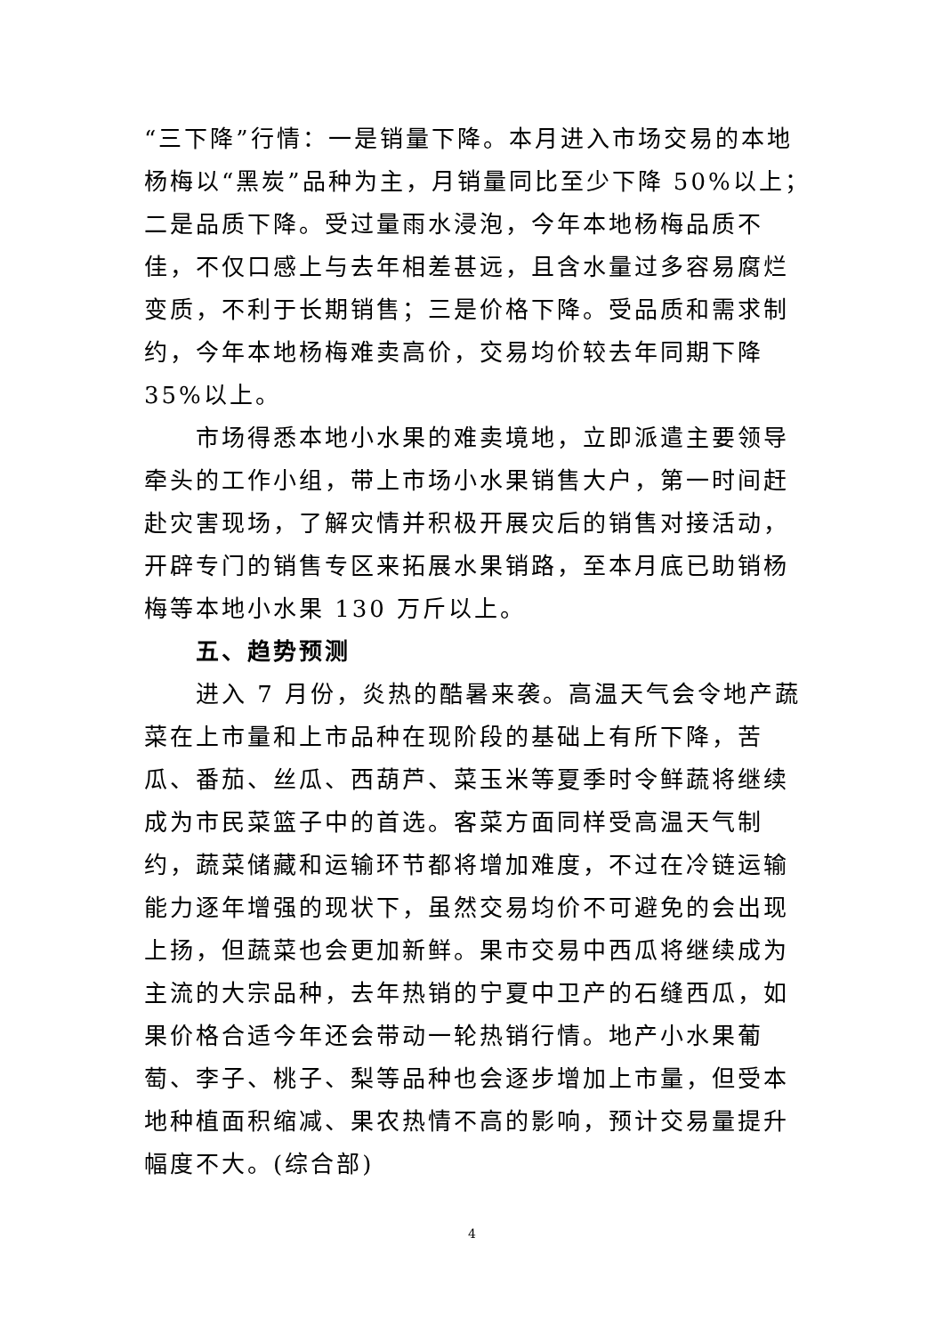“三下降”行情：一是销量下降。本月进入市场交易的本地杨梅以“黑炭”品种为主，月销量同比至少下降 50%以上；二是品质下降。受过量雨水浸泡，今年本地杨梅品质不佳，不仅口感上与去年相差甚远，且含水量过多容易腐烂变质，不利于长期销售；三是价格下降。受品质和需求制约，今年本地杨梅难卖高价，交易均价较去年同期下降 35%以上。
市场得悉本地小水果的难卖境地，立即派遣主要领导牵头的工作小组，带上市场小水果销售大户，第一时间赶赴灾害现场，了解灾情并积极开展灾后的销售对接活动，开辟专门的销售专区来拓展水果销路，至本月底已助销杨梅等本地小水果 130 万斤以上。
五、趋势预测
进入 7 月份，炎热的酷暑来袭。高温天气会令地产蔬菜在上市量和上市品种在现阶段的基础上有所下降，苦瓜、番茄、丝瓜、西葫芦、菜玉米等夏季时令鲜蔬将继续成为市民菜篮子中的首选。客菜方面同样受高温天气制约，蔬菜储藏和运输环节都将增加难度，不过在冷链运输能力逐年增强的现状下，虽然交易均价不可避免的会出现上扬，但蔬菜也会更加新鲜。果市交易中西瓜将继续成为主流的大宗品种，去年热销的宁夏中卫产的石缝西瓜，如果价格合适今年还会带动一轮热销行情。地产小水果葡萄、李子、桃子、梨等品种也会逐步增加上市量，但受本地种植面积缩减、果农热情不高的影响，预计交易量提升幅度不大。(综合部)
4